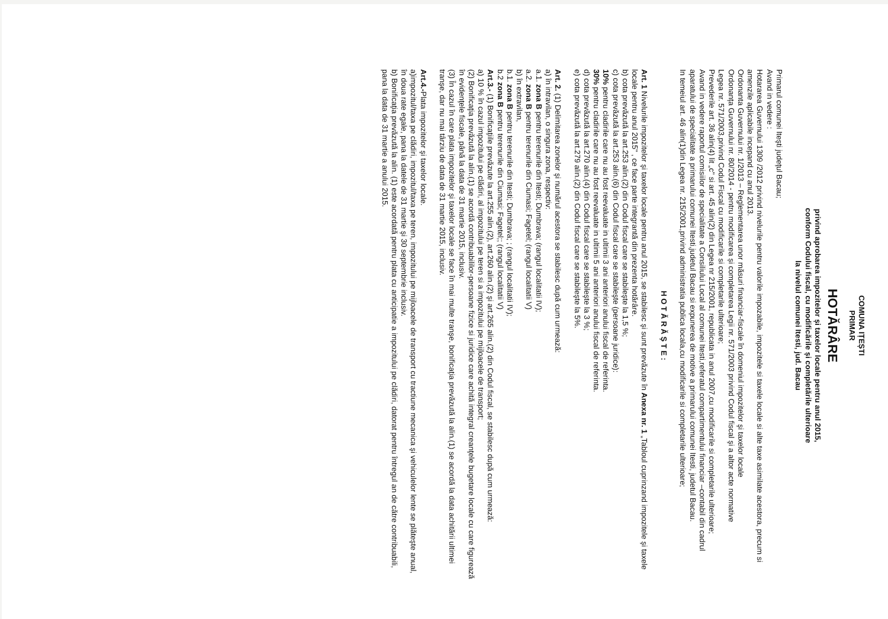COMUNA IȚEȘTI
PRIMAR
HOTĂRÂRE
privind aprobarea impozitelor și taxelor locale pentru anul 2015,
conform Codului fiscal, cu modificările și completările ulterioare
la nivelul comunei Itesti, jud. Bacau
Primarul comunei Iteşti judeţul Bacau;
Avand in vedere :
Hotararea Guvernului 1309 /2012 privind nivelurile pentru valorile impozabile, impozitele si taxele locale si alte taxe asimilate acestora, precum si amenzile aplicabile incepand cu anul 2013.
Ordonanta Guvernului nr. 1/2013 – Reglementarea unor măsuri financiar-fiscale în domeniul impozitelor şi taxelor locale
Ordonanța Guvernului nr. 80/2014 - pentru modificarea și completarea Legii nr. 571/2003 privind Codul fiscal şi a altor acte normative
Legea nr. 571/2003,privind Codul Fiscal cu modificarile si completarile ulterioare;
Prevederile art. 36 alin(4) lit „c" si art. 45 alin(2) din Legea nr 215/2001, republicata in anul 2007,cu modificarile si completarile ulterioare;
Avand in vedere raportul comisiilor de specialitate a Consiliului Local al comunei Itesti,referatul compartimentului financiar –contabil din cadrul aparatului de specialitate a primarului comunei Itesti,judetul Bacau si expunerea de motive a primarului comunei Itesti, judetul Bacau.
In temeiul art. 46 alin(1)din Legea nr. 215/2001,privind administratia publica locala,cu modificarile si completarile ulterioare;
H O T Ă R Ă Ş T E :
Art. 1 Nivelurile impozitelor şi taxelor locale pentru anul 2015, se stabilesc şi sunt prevăzute în Anexa nr. 1 „Tabloul cuprinzand impozitele şi taxele locale pentru anul 2015" , ce face parte integrantă din prezenta hotărâre.
b) cota prevăzută la art.253 alin.(2) din Codul fiscal care se stabileşte la 1,5 %;
c) cota prevăzută la art.253 alin.(6) din Codul fiscal care se stabileşte (persoane juridice):
10% pentru cladirile care nu au fost reevaluate in ultimii 3 ani anteriori anului fiscal de referinta.
30% pentru cladirile care nu au fost reevaluate in ultimii 5 ani anteriori anului fiscal de referinta.
d) cota prevăzută la art.270 alin.(4) din Codul fiscal care se stabileşte la 3 %;
e) cota prevăzută la art.279 alin.(2) din Codul fiscal care se stabileşte la 5%.
Art. 2. (1) Delimitarea zonelor şi numărul acestora se stabilesc după cum urmează:
a) în intravilan, o singura zona, respectiv:
a.1. zona B pentru terenurile din Itesti; Dumbrava; (rangul localitatii IV);
a.2. zona B pentru terenurile din Ciumasi; Fagetel; (rangul localitatii V)
b) în extravilan,
b.1. zona B pentru terenurile din Itesti; Dumbrava; ; (rangul localitatii IV);
b.2 zona B pentru terenurile din Ciumasi; Fagetel;; (rangul localitatii V)
Art.3.- (1) Bonificaţiile prevăzute la art.255 alin.(2), art.260 alin.(2) şi art.265 alin.(2) din Codul fiscal, se stabilesc după cum urmează:
a) 10 % în cazul impozitului pe clădiri, al impozitului pe teren si a impozitului pe mijloacele de transport;
(2) Bonificaţia prevăzută la alin.(1) se acordă contribuabililor-persoane fizice si juridice care achită integral creanţele bugetare locale cu care figurează în evidenţele fiscale, până la data de 31 martie 2015, inclusiv.
(3) În cazul în care plata impozitelor şi taxelor locale se face în mai multe tranşe, bonificaţia prevăzută la alin.(1) se acordă la data achitării ultimei tranşe, dar nu mai târziu de data de 31 martie 2015, inclusiv.
Art.4.-Plata impozitelor şi taxelor locale.
a)impozitul/taxa pe clădiri, impozitul/taxa pe teren, impozitului pe mijloacele de transport cu tractiune mecanica şi vehiculelor lente se plăteşte anual, în doua rate egale, pana la datele de 31 martie şi 30 septembrie inclusiv.
b) Bonificaţia prevăzută la alin. (1) este acordată pentru plata cu anticipatie a impozitului pe clădiri, datorat pentru întregul an de către contribuabili, pana la data de 31 martie a anului 2015.